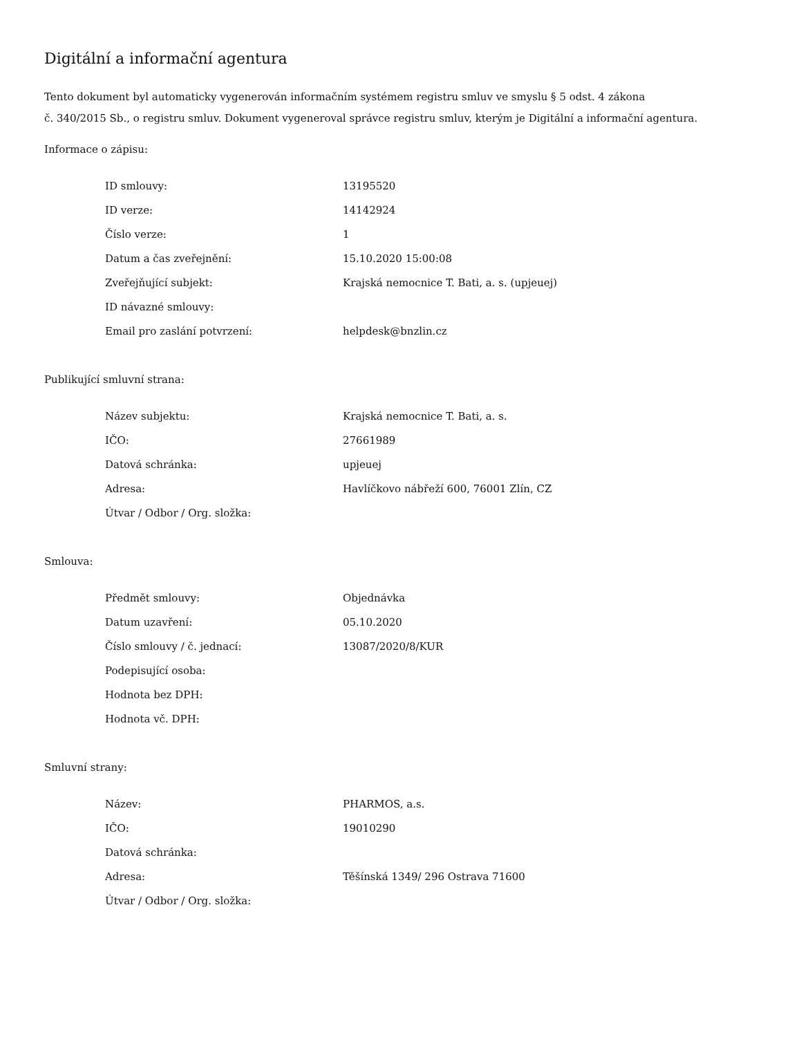Digitální a informační agentura
Tento dokument byl automaticky vygenerován informačním systémem registru smluv ve smyslu § 5 odst. 4 zákona
č. 340/2015 Sb., o registru smluv. Dokument vygeneroval správce registru smluv, kterým je Digitální a informační agentura.
Informace o zápisu:
| ID smlouvy: | 13195520 |
| ID verze: | 14142924 |
| Číslo verze: | 1 |
| Datum a čas zveřejnění: | 15.10.2020 15:00:08 |
| Zveřejňující subjekt: | Krajská nemocnice T. Bati, a. s. (upjeuej) |
| ID návazné smlouvy: | |
| Email pro zaslání potvrzení: | helpdesk@bnzlin.cz |
Publikující smluvní strana:
| Název subjektu: | Krajská nemocnice T. Bati, a. s. |
| IČO: | 27661989 |
| Datová schránka: | upjeuej |
| Adresa: | Havlíčkovo nábřeží 600, 76001 Zlín, CZ |
| Útvar / Odbor / Org. složka: | |
Smlouva:
| Předmět smlouvy: | Objednávka |
| Datum uzavření: | 05.10.2020 |
| Číslo smlouvy / č. jednací: | 13087/2020/8/KUR |
| Podepisující osoba: | |
| Hodnota bez DPH: | |
| Hodnota vč. DPH: | |
Smluvní strany:
| Název: | PHARMOS, a.s. |
| IČO: | 19010290 |
| Datová schránka: | |
| Adresa: | Těšínská 1349/ 296 Ostrava 71600 |
| Útvar / Odbor / Org. složka: | |